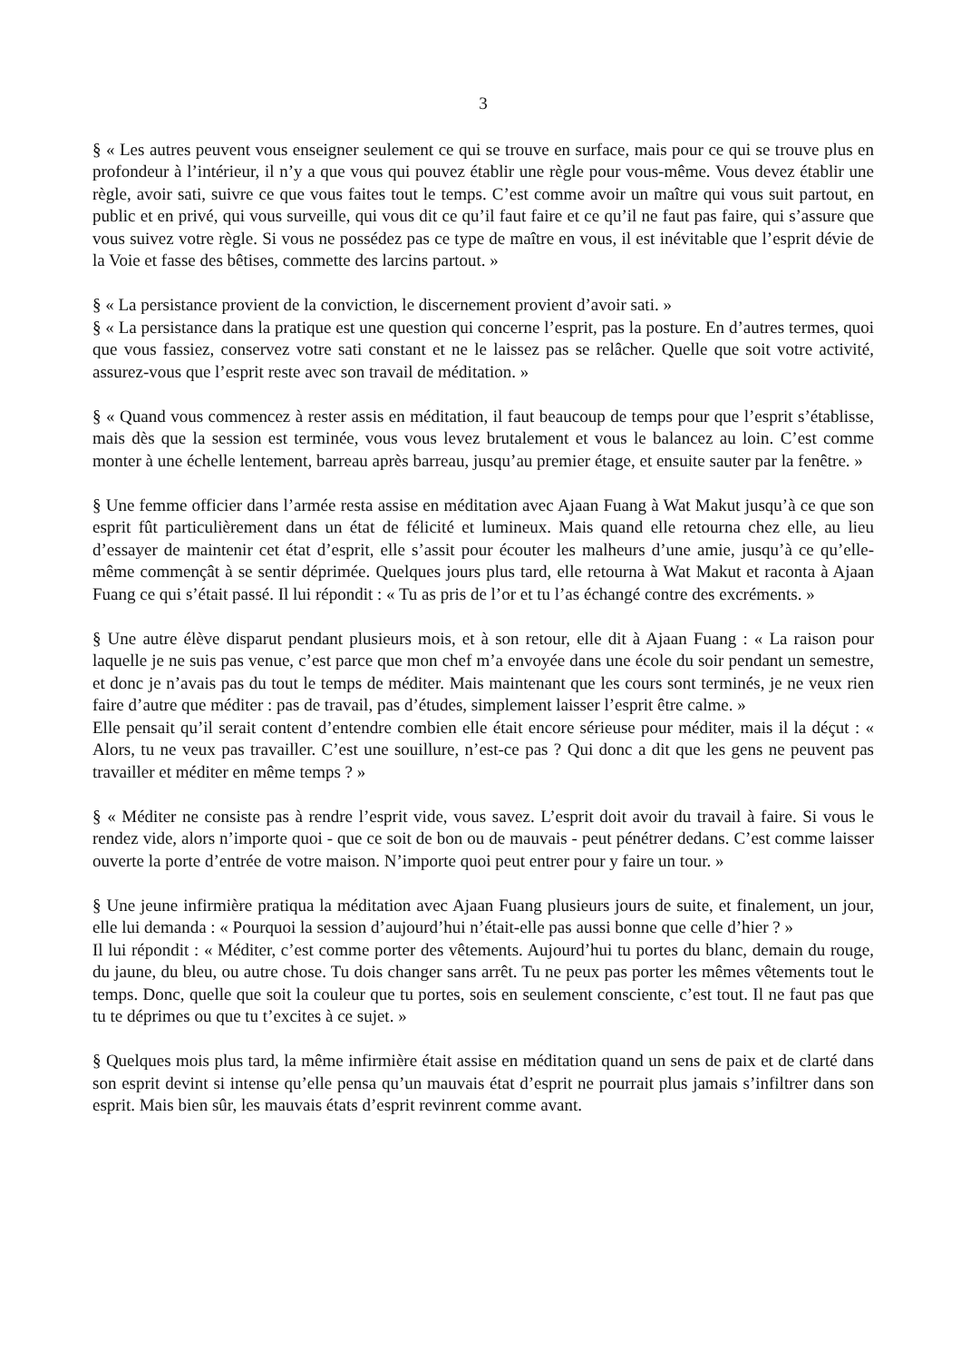3
§ « Les autres peuvent vous enseigner seulement ce qui se trouve en surface, mais pour ce qui se trouve plus en profondeur à l’intérieur, il n’y a que vous qui pouvez établir une règle pour vous-même. Vous devez établir une règle, avoir sati, suivre ce que vous faites tout le temps. C’est comme avoir un maître qui vous suit partout, en public et en privé, qui vous surveille, qui vous dit ce qu’il faut faire et ce qu’il ne faut pas faire, qui s’assure que vous suivez votre règle. Si vous ne possédez pas ce type de maître en vous, il est inévitable que l’esprit dévie de la Voie et fasse des bêtises, commette des larcins partout. »
§ « La persistance provient de la conviction, le discernement provient d’avoir sati. »
§ « La persistance dans la pratique est une question qui concerne l’esprit, pas la posture. En d’autres termes, quoi que vous fassiez, conservez votre sati constant et ne le laissez pas se relâcher. Quelle que soit votre activité, assurez-vous que l’esprit reste avec son travail de méditation. »
§ « Quand vous commencez à rester assis en méditation, il faut beaucoup de temps pour que l’esprit s’établisse, mais dès que la session est terminée, vous vous levez brutalement et vous le balancez au loin. C’est comme monter à une échelle lentement, barreau après barreau, jusqu’au premier étage, et ensuite sauter par la fenêtre. »
§ Une femme officier dans l’armée resta assise en méditation avec Ajaan Fuang à Wat Makut jusqu’à ce que son esprit fût particulièrement dans un état de félicité et lumineux. Mais quand elle retourna chez elle, au lieu d’essayer de maintenir cet état d’esprit, elle s’assit pour écouter les malheurs d’une amie, jusqu’à ce qu’elle-même commençât à se sentir déprimée. Quelques jours plus tard, elle retourna à Wat Makut et raconta à Ajaan Fuang ce qui s’était passé. Il lui répondit : « Tu as pris de l’or et tu l’as échangé contre des excréments. »
§ Une autre élève disparut pendant plusieurs mois, et à son retour, elle dit à Ajaan Fuang : « La raison pour laquelle je ne suis pas venue, c’est parce que mon chef m’a envoyée dans une école du soir pendant un semestre, et donc je n’avais pas du tout le temps de méditer. Mais maintenant que les cours sont terminés, je ne veux rien faire d’autre que méditer : pas de travail, pas d’études, simplement laisser l’esprit être calme. »
Elle pensait qu’il serait content d’entendre combien elle était encore sérieuse pour méditer, mais il la déçut : « Alors, tu ne veux pas travailler. C’est une souillure, n’est-ce pas ? Qui donc a dit que les gens ne peuvent pas travailler et méditer en même temps ? »
§ « Méditer ne consiste pas à rendre l’esprit vide, vous savez. L’esprit doit avoir du travail à faire. Si vous le rendez vide, alors n’importe quoi - que ce soit de bon ou de mauvais - peut pénétrer dedans. C’est comme laisser ouverte la porte d’entrée de votre maison. N’importe quoi peut entrer pour y faire un tour. »
§ Une jeune infirmière pratiqua la méditation avec Ajaan Fuang plusieurs jours de suite, et finalement, un jour, elle lui demanda : « Pourquoi la session d’aujourd’hui n’était-elle pas aussi bonne que celle d’hier ? »
Il lui répondit : « Méditer, c’est comme porter des vêtements. Aujourd’hui tu portes du blanc, demain du rouge, du jaune, du bleu, ou autre chose. Tu dois changer sans arrêt. Tu ne peux pas porter les mêmes vêtements tout le temps. Donc, quelle que soit la couleur que tu portes, sois en seulement consciente, c’est tout. Il ne faut pas que tu te déprimes ou que tu t’excites à ce sujet. »
§ Quelques mois plus tard, la même infirmière était assise en méditation quand un sens de paix et de clarté dans son esprit devint si intense qu’elle pensa qu’un mauvais état d’esprit ne pourrait plus jamais s’infiltrer dans son esprit. Mais bien sûr, les mauvais états d’esprit revinrent comme avant.